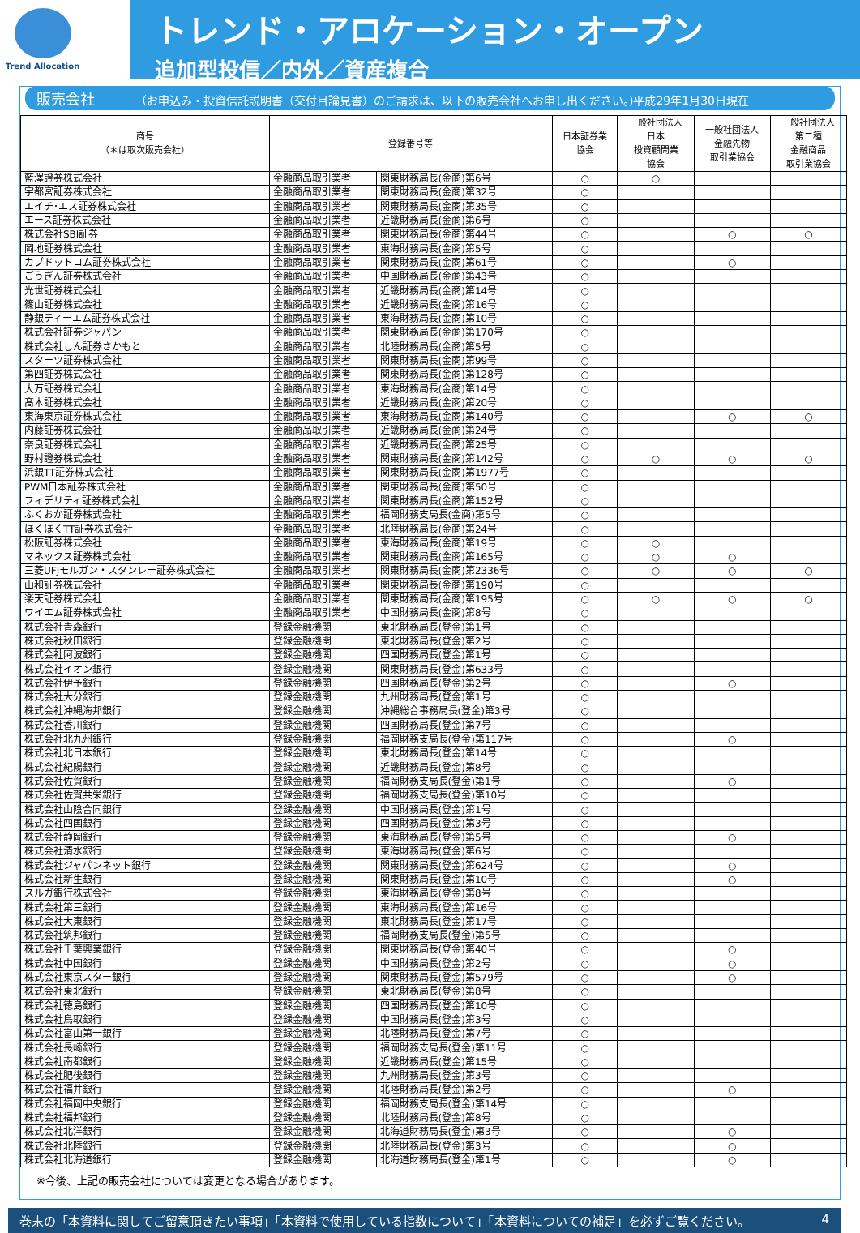Trend Allocation
トレンド・アロケーション・オープン
追加型投信／内外／資産複合
販売会社 （お申込み・投資信託説明書（交付目論見書）のご請求は、以下の販売会社へお申し出ください。)平成29年1月30日現在
| 商号 （＊は取次販売会社） | 登録番号等 | | 日本証券業 協会 | 一般社団法人 日本 投資顧問業 協会 | 一般社団法人 金融先物 取引業協会 | 一般社団法人 第二種 金融商品 取引業協会 |
| --- | --- | --- | --- | --- | --- | --- |
| 藍澤證券株式会社 | 金融商品取引業者 | 関東財務局長(金商)第6号 | ○ | ○ | | |
| 宇都宮証券株式会社 | 金融商品取引業者 | 関東財務局長(金商)第32号 | ○ | | | |
| エイチ･エス証券株式会社 | 金融商品取引業者 | 関東財務局長(金商)第35号 | ○ | | | |
| エース証券株式会社 | 金融商品取引業者 | 近畿財務局長(金商)第6号 | ○ | | | |
| 株式会社SBI証券 | 金融商品取引業者 | 関東財務局長(金商)第44号 | ○ | | ○ | ○ |
| 岡地証券株式会社 | 金融商品取引業者 | 東海財務局長(金商)第5号 | ○ | | | |
| カブドットコム証券株式会社 | 金融商品取引業者 | 関東財務局長(金商)第61号 | ○ | | ○ | |
| ごうぎん証券株式会社 | 金融商品取引業者 | 中国財務局長(金商)第43号 | ○ | | | |
| 光世証券株式会社 | 金融商品取引業者 | 近畿財務局長(金商)第14号 | ○ | | | |
| 篠山証券株式会社 | 金融商品取引業者 | 近畿財務局長(金商)第16号 | ○ | | | |
| 静銀ティーエム証券株式会社 | 金融商品取引業者 | 東海財務局長(金商)第10号 | ○ | | | |
| 株式会社証券ジャパン | 金融商品取引業者 | 関東財務局長(金商)第170号 | ○ | | | |
| 株式会社しん証券さかもと | 金融商品取引業者 | 北陸財務局長(金商)第5号 | ○ | | | |
| スターツ証券株式会社 | 金融商品取引業者 | 関東財務局長(金商)第99号 | ○ | | | |
| 第四証券株式会社 | 金融商品取引業者 | 関東財務局長(金商)第128号 | ○ | | | |
| 大万証券株式会社 | 金融商品取引業者 | 東海財務局長(金商)第14号 | ○ | | | |
| 髙木証券株式会社 | 金融商品取引業者 | 近畿財務局長(金商)第20号 | ○ | | | |
| 東海東京証券株式会社 | 金融商品取引業者 | 東海財務局長(金商)第140号 | ○ | | ○ | ○ |
| 内藤証券株式会社 | 金融商品取引業者 | 近畿財務局長(金商)第24号 | ○ | | | |
| 奈良証券株式会社 | 金融商品取引業者 | 近畿財務局長(金商)第25号 | ○ | | | |
| 野村證券株式会社 | 金融商品取引業者 | 関東財務局長(金商)第142号 | ○ | ○ | ○ | ○ |
| 浜銀TT証券株式会社 | 金融商品取引業者 | 関東財務局長(金商)第1977号 | ○ | | | |
| PWM日本証券株式会社 | 金融商品取引業者 | 関東財務局長(金商)第50号 | ○ | | | |
| フィデリティ証券株式会社 | 金融商品取引業者 | 関東財務局長(金商)第152号 | ○ | | | |
| ふくおか証券株式会社 | 金融商品取引業者 | 福岡財務支局長(金商)第5号 | ○ | | | |
| ほくほくTT証券株式会社 | 金融商品取引業者 | 北陸財務局長(金商)第24号 | ○ | | | |
| 松阪証券株式会社 | 金融商品取引業者 | 東海財務局長(金商)第19号 | ○ | ○ | | |
| マネックス証券株式会社 | 金融商品取引業者 | 関東財務局長(金商)第165号 | ○ | ○ | ○ | |
| 三菱UFJモルガン・スタンレー証券株式会社 | 金融商品取引業者 | 関東財務局長(金商)第2336号 | ○ | ○ | ○ | ○ |
| 山和証券株式会社 | 金融商品取引業者 | 関東財務局長(金商)第190号 | ○ | | | |
| 楽天証券株式会社 | 金融商品取引業者 | 関東財務局長(金商)第195号 | ○ | ○ | ○ | ○ |
| ワイエム証券株式会社 | 金融商品取引業者 | 中国財務局長(金商)第8号 | ○ | | | |
| 株式会社青森銀行 | 登録金融機関 | 東北財務局長(登金)第1号 | ○ | | | |
| 株式会社秋田銀行 | 登録金融機関 | 東北財務局長(登金)第2号 | ○ | | | |
| 株式会社阿波銀行 | 登録金融機関 | 四国財務局長(登金)第1号 | ○ | | | |
| 株式会社イオン銀行 | 登録金融機関 | 関東財務局長(登金)第633号 | ○ | | | |
| 株式会社伊予銀行 | 登録金融機関 | 四国財務局長(登金)第2号 | ○ | | ○ | |
| 株式会社大分銀行 | 登録金融機関 | 九州財務局長(登金)第1号 | ○ | | | |
| 株式会社沖縄海邦銀行 | 登録金融機関 | 沖縄総合事務局長(登金)第3号 | ○ | | | |
| 株式会社香川銀行 | 登録金融機関 | 四国財務局長(登金)第7号 | ○ | | | |
| 株式会社北九州銀行 | 登録金融機関 | 福岡財務支局長(登金)第117号 | ○ | | ○ | |
| 株式会社北日本銀行 | 登録金融機関 | 東北財務局長(登金)第14号 | ○ | | | |
| 株式会社紀陽銀行 | 登録金融機関 | 近畿財務局長(登金)第8号 | ○ | | | |
| 株式会社佐賀銀行 | 登録金融機関 | 福岡財務支局長(登金)第1号 | ○ | | ○ | |
| 株式会社佐賀共栄銀行 | 登録金融機関 | 福岡財務支局長(登金)第10号 | ○ | | | |
| 株式会社山陰合同銀行 | 登録金融機関 | 中国財務局長(登金)第1号 | ○ | | | |
| 株式会社四国銀行 | 登録金融機関 | 四国財務局長(登金)第3号 | ○ | | | |
| 株式会社静岡銀行 | 登録金融機関 | 東海財務局長(登金)第5号 | ○ | | ○ | |
| 株式会社清水銀行 | 登録金融機関 | 東海財務局長(登金)第6号 | ○ | | | |
| 株式会社ジャパンネット銀行 | 登録金融機関 | 関東財務局長(登金)第624号 | ○ | | ○ | |
| 株式会社新生銀行 | 登録金融機関 | 関東財務局長(登金)第10号 | ○ | | ○ | |
| スルガ銀行株式会社 | 登録金融機関 | 東海財務局長(登金)第8号 | ○ | | | |
| 株式会社第三銀行 | 登録金融機関 | 東海財務局長(登金)第16号 | ○ | | | |
| 株式会社大東銀行 | 登録金融機関 | 東北財務局長(登金)第17号 | ○ | | | |
| 株式会社筑邦銀行 | 登録金融機関 | 福岡財務支局長(登金)第5号 | ○ | | | |
| 株式会社千葉興業銀行 | 登録金融機関 | 関東財務局長(登金)第40号 | ○ | | ○ | |
| 株式会社中国銀行 | 登録金融機関 | 中国財務局長(登金)第2号 | ○ | | ○ | |
| 株式会社東京スター銀行 | 登録金融機関 | 関東財務局長(登金)第579号 | ○ | | ○ | |
| 株式会社東北銀行 | 登録金融機関 | 東北財務局長(登金)第8号 | ○ | | | |
| 株式会社徳島銀行 | 登録金融機関 | 四国財務局長(登金)第10号 | ○ | | | |
| 株式会社鳥取銀行 | 登録金融機関 | 中国財務局長(登金)第3号 | ○ | | | |
| 株式会社富山第一銀行 | 登録金融機関 | 北陸財務局長(登金)第7号 | ○ | | | |
| 株式会社長崎銀行 | 登録金融機関 | 福岡財務支局長(登金)第11号 | ○ | | | |
| 株式会社南都銀行 | 登録金融機関 | 近畿財務局長(登金)第15号 | ○ | | | |
| 株式会社肥後銀行 | 登録金融機関 | 九州財務局長(登金)第3号 | ○ | | | |
| 株式会社福井銀行 | 登録金融機関 | 北陸財務局長(登金)第2号 | ○ | | ○ | |
| 株式会社福岡中央銀行 | 登録金融機関 | 福岡財務支局長(登金)第14号 | ○ | | | |
| 株式会社福邦銀行 | 登録金融機関 | 北陸財務局長(登金)第8号 | ○ | | | |
| 株式会社北洋銀行 | 登録金融機関 | 北海道財務局長(登金)第3号 | ○ | | ○ | |
| 株式会社北陸銀行 | 登録金融機関 | 北陸財務局長(登金)第3号 | ○ | | ○ | |
| 株式会社北海道銀行 | 登録金融機関 | 北海道財務局長(登金)第1号 | ○ | | ○ | |
※今後、上記の販売会社については変更となる場合があります。
巻末の「本資料に関してご留意頂きたい事項」「本資料で使用している指数について」「本資料についての補足」を必ずご覧ください。 4